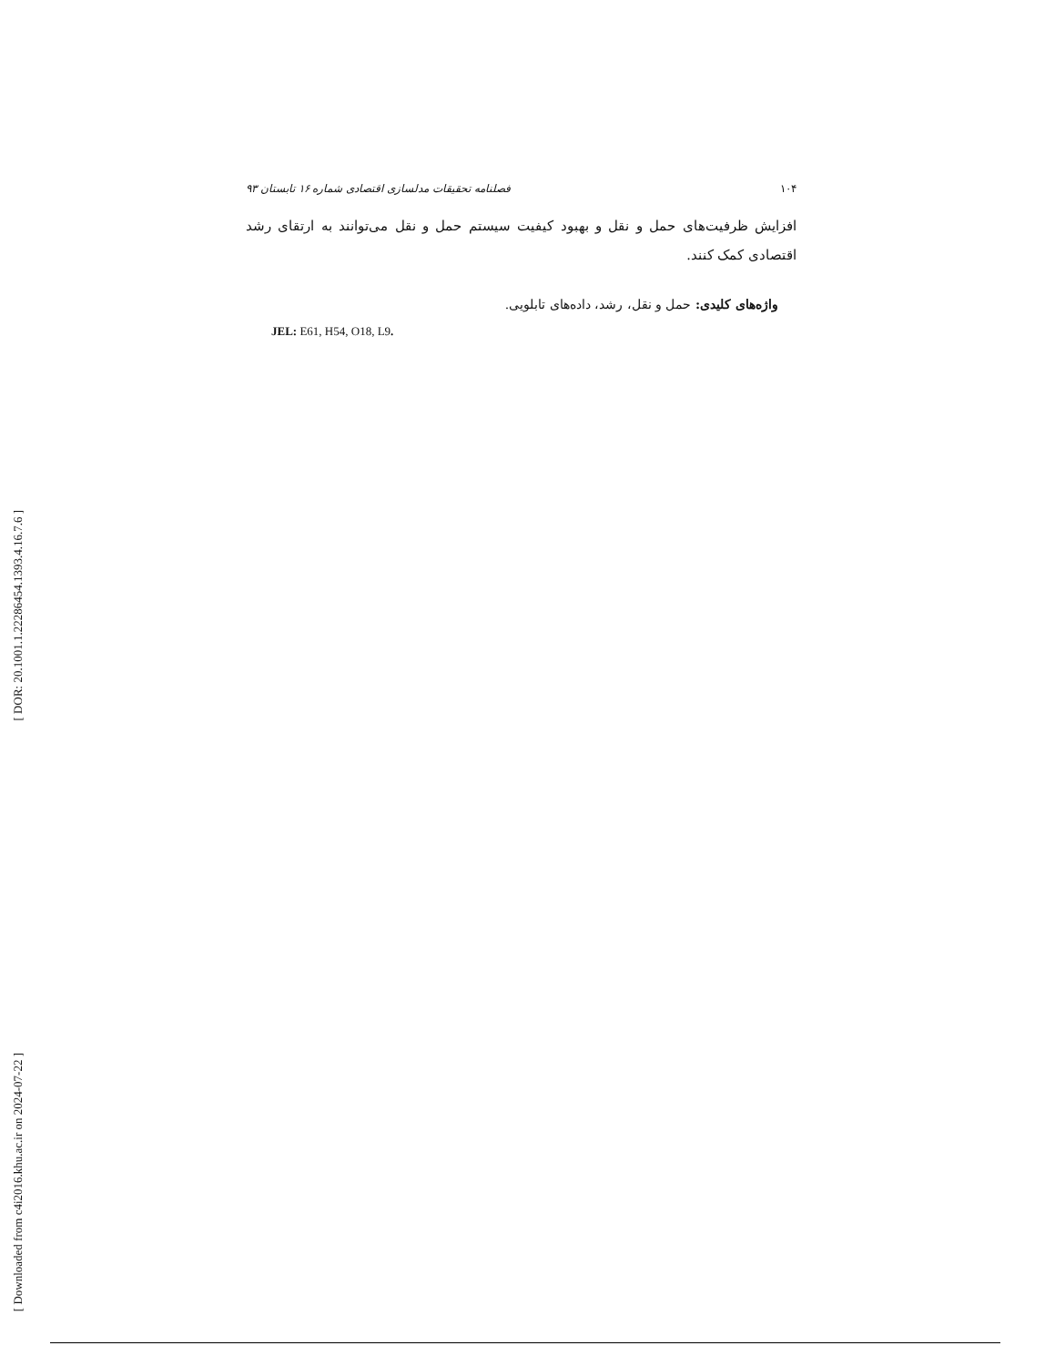[ DOR: 20.1001.1.22286454.1393.4.16.7.6 ]
[ Downloaded from c4i2016.khu.ac.ir on 2024-07-22 ]
۱۰۴ فصلنامه تحقیقات مدلسازی اقتصادی شماره ۱۶ تابستان ۹۳
افزایش ظرفیت‌های حمل و نقل و بهبود کیفیت سیستم حمل و نقل می‌توانند به ارتقای رشد اقتصادی کمک کنند.
واژه‌های کلیدی: حمل و نقل، رشد، داده‌های تابلویی.
JEL: E61, H54, O18, L9.